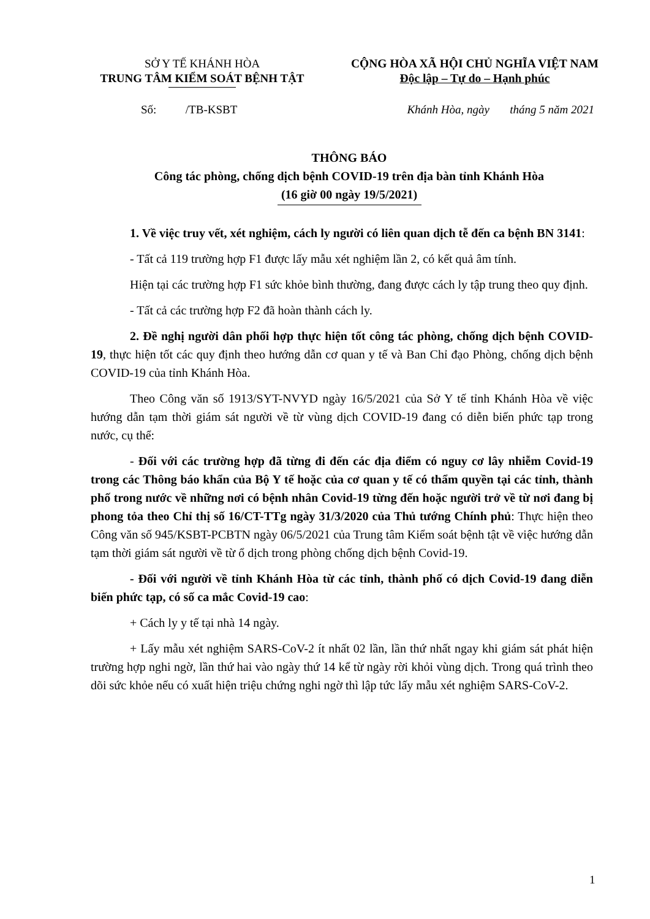SỞ Y TẾ KHÁNH HÒA
TRUNG TÂM KIỂM SOÁT BỆNH TẬT
CỘNG HÒA XÃ HỘI CHỦ NGHĨA VIỆT NAM
Độc lập – Tự do – Hạnh phúc
Số: /TB-KSBT Khánh Hòa, ngày tháng 5 năm 2021
THÔNG BÁO
Công tác phòng, chống dịch bệnh COVID-19 trên địa bàn tỉnh Khánh Hòa
(16 giờ 00 ngày 19/5/2021)
1. Về việc truy vết, xét nghiệm, cách ly người có liên quan dịch tễ đến ca bệnh BN 3141:
- Tất cả 119 trường hợp F1 được lấy mẫu xét nghiệm lần 2, có kết quả âm tính.
Hiện tại các trường hợp F1 sức khỏe bình thường, đang được cách ly tập trung theo quy định.
- Tất cả các trường hợp F2 đã hoàn thành cách ly.
2. Đề nghị người dân phối hợp thực hiện tốt công tác phòng, chống dịch bệnh COVID-19, thực hiện tốt các quy định theo hướng dẫn cơ quan y tế và Ban Chỉ đạo Phòng, chống dịch bệnh COVID-19 của tỉnh Khánh Hòa.
Theo Công văn số 1913/SYT-NVYD ngày 16/5/2021 của Sở Y tế tỉnh Khánh Hòa về việc hướng dẫn tạm thời giám sát người về từ vùng dịch COVID-19 đang có diễn biến phức tạp trong nước, cụ thể:
- Đối với các trường hợp đã từng đi đến các địa điểm có nguy cơ lây nhiễm Covid-19 trong các Thông báo khẩn của Bộ Y tế hoặc của cơ quan y tế có thẩm quyền tại các tỉnh, thành phố trong nước về những nơi có bệnh nhân Covid-19 từng đến hoặc người trở về từ nơi đang bị phong tỏa theo Chỉ thị số 16/CT-TTg ngày 31/3/2020 của Thủ tướng Chính phủ: Thực hiện theo Công văn số 945/KSBT-PCBTN ngày 06/5/2021 của Trung tâm Kiểm soát bệnh tật về việc hướng dẫn tạm thời giám sát người về từ ổ dịch trong phòng chống dịch bệnh Covid-19.
- Đối với người về tỉnh Khánh Hòa từ các tỉnh, thành phố có dịch Covid-19 đang diễn biến phức tạp, có số ca mắc Covid-19 cao:
+ Cách ly y tế tại nhà 14 ngày.
+ Lấy mẫu xét nghiệm SARS-CoV-2 ít nhất 02 lần, lần thứ nhất ngay khi giám sát phát hiện trường hợp nghi ngờ, lần thứ hai vào ngày thứ 14 kể từ ngày rời khỏi vùng dịch. Trong quá trình theo dõi sức khỏe nếu có xuất hiện triệu chứng nghi ngờ thì lập tức lấy mẫu xét nghiệm SARS-CoV-2.
1